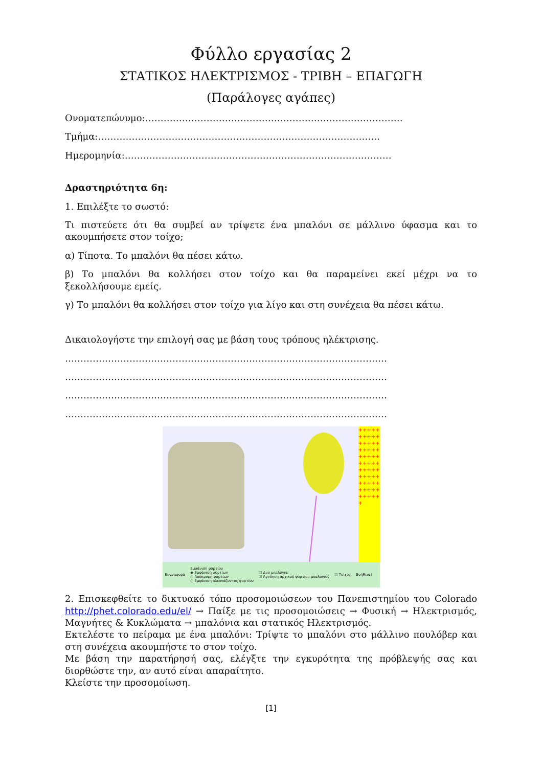Φύλλο εργασίας 2
ΣΤΑΤΙΚΟΣ ΗΛΕΚΤΡΙΣΜΟΣ - ΤΡΙΒΗ – ΕΠΑΓΩΓΗ
(Παράλογες αγάπες)
Ονοματεπώνυμο:…………………………………………………………………………
Τμήμα:………………………………………………………………………………..
Ημερομηνία:……………………………………………………………………………
Δραστηριότητα 6η:
1. Επιλέξτε το σωστό:
Τι πιστεύετε ότι θα συμβεί αν τρίψετε ένα μπαλόνι σε μάλλινο ύφασμα και το ακουμπήσετε στον τοίχο;
α) Τίποτα. Το μπαλόνι θα πέσει κάτω.
β) Το μπαλόνι θα κολλήσει στον τοίχο και θα παραμείνει εκεί μέχρι να το ξεκολλήσουμε εμείς.
γ) Το μπαλόνι θα κολλήσει στον τοίχο για λίγο και στη συνέχεια θα πέσει κάτω.
Δικαιολογήστε την επιλογή σας με βάση τους τρόπους ηλέκτρισης.
……………………………………………………………………………………………
……………………………………………………………………………………………
……………………………………………………………………………………………
……………………………………………………………………………………………
++++++++++++++++++++++++++++++++++++++++++++++++++++++++
Επαναφορά Εμφάνιση φορτίου
◉ Εμφάνιση φορτίων
○ Απόκρυψη φορτίων
○ Εμφάνιση πλεονάζοντος φορτίου ☐ Δυο μπαλόνια
☑ Αγνόηση αρχικού φορτίου μπαλονιού ☑ Τοίχος Βοήθεια!
2. Επισκεφθείτε το δικτυακό τόπο προσομοιώσεων του Πανεπιστημίου του Colorado http://phet.colorado.edu/el/ → Παίξε με τις προσομοιώσεις → Φυσική → Ηλεκτρισμός, Μαγνήτες & Κυκλώματα → μπαλόνια και στατικός Ηλεκτρισμός.
Εκτελέστε το πείραμα με ένα μπαλόνι: Τρίψτε το μπαλόνι στο μάλλινο πουλόβερ και στη συνέχεια ακουμπήστε το στον τοίχο.
Με βάση την παρατήρησή σας, ελέγξτε την εγκυρότητα της πρόβλεψής σας και διορθώστε την, αν αυτό είναι απαραίτητο.
Κλείστε την προσομοίωση.
[1]